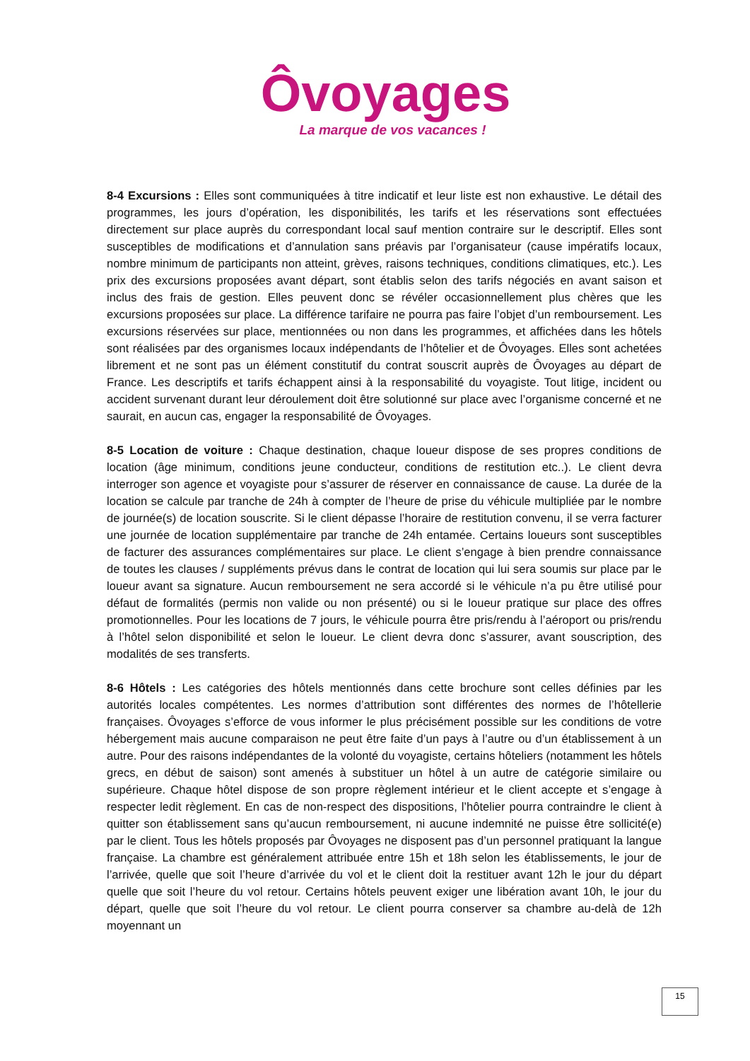Ôvoyages
La marque de vos vacances !
8-4 Excursions : Elles sont communiquées à titre indicatif et leur liste est non exhaustive. Le détail des programmes, les jours d’opération, les disponibilités, les tarifs et les réservations sont effectuées directement sur place auprès du correspondant local sauf mention contraire sur le descriptif. Elles sont susceptibles de modifications et d’annulation sans préavis par l’organisateur (cause impératifs locaux, nombre minimum de participants non atteint, grèves, raisons techniques, conditions climatiques, etc.). Les prix des excursions proposées avant départ, sont établis selon des tarifs négociés en avant saison et inclus des frais de gestion. Elles peuvent donc se révéler occasionnellement plus chères que les excursions proposées sur place. La différence tarifaire ne pourra pas faire l’objet d’un remboursement. Les excursions réservées sur place, mentionnées ou non dans les programmes, et affichées dans les hôtels sont réalisées par des organismes locaux indépendants de l’hôtelier et de Ôvoyages. Elles sont achetées librement et ne sont pas un élément constitutif du contrat souscrit auprès de Ôvoyages au départ de France. Les descriptifs et tarifs échappent ainsi à la responsabilité du voyagiste. Tout litige, incident ou accident survenant durant leur déroulement doit être solutionné sur place avec l’organisme concerné et ne saurait, en aucun cas, engager la responsabilité de Ôvoyages.
8-5 Location de voiture : Chaque destination, chaque loueur dispose de ses propres conditions de location (âge minimum, conditions jeune conducteur, conditions de restitution etc..). Le client devra interroger son agence et voyagiste pour s’assurer de réserver en connaissance de cause. La durée de la location se calcule par tranche de 24h à compter de l’heure de prise du véhicule multipliée par le nombre de journée(s) de location souscrite. Si le client dépasse l’horaire de restitution convenu, il se verra facturer une journée de location supplémentaire par tranche de 24h entamée. Certains loueurs sont susceptibles de facturer des assurances complémentaires sur place. Le client s’engage à bien prendre connaissance de toutes les clauses / suppléments prévus dans le contrat de location qui lui sera soumis sur place par le loueur avant sa signature. Aucun remboursement ne sera accordé si le véhicule n’a pu être utilisé pour défaut de formalités (permis non valide ou non présenté) ou si le loueur pratique sur place des offres promotionnelles. Pour les locations de 7 jours, le véhicule pourra être pris/rendu à l’aéroport ou pris/rendu à l’hôtel selon disponibilité et selon le loueur. Le client devra donc s’assurer, avant souscription, des modalités de ses transferts.
8-6 Hôtels : Les catégories des hôtels mentionnés dans cette brochure sont celles définies par les autorités locales compétentes. Les normes d’attribution sont différentes des normes de l’hôtellerie françaises. Ôvoyages s’efforce de vous informer le plus précisément possible sur les conditions de votre hébergement mais aucune comparaison ne peut être faite d’un pays à l’autre ou d’un établissement à un autre. Pour des raisons indépendantes de la volonté du voyagiste, certains hôteliers (notamment les hôtels grecs, en début de saison) sont amenés à substituer un hôtel à un autre de catégorie similaire ou supérieure. Chaque hôtel dispose de son propre règlement intérieur et le client accepte et s’engage à respecter ledit règlement. En cas de non-respect des dispositions, l’hôtelier pourra contraindre le client à quitter son établissement sans qu’aucun remboursement, ni aucune indemnité ne puisse être sollicité(e) par le client. Tous les hôtels proposés par Ôvoyages ne disposent pas d’un personnel pratiquant la langue française. La chambre est généralement attribuée entre 15h et 18h selon les établissements, le jour de l’arrivée, quelle que soit l’heure d’arrivée du vol et le client doit la restituer avant 12h le jour du départ quelle que soit l’heure du vol retour. Certains hôtels peuvent exiger une libération avant 10h, le jour du départ, quelle que soit l’heure du vol retour. Le client pourra conserver sa chambre au-delà de 12h moyennant un
15